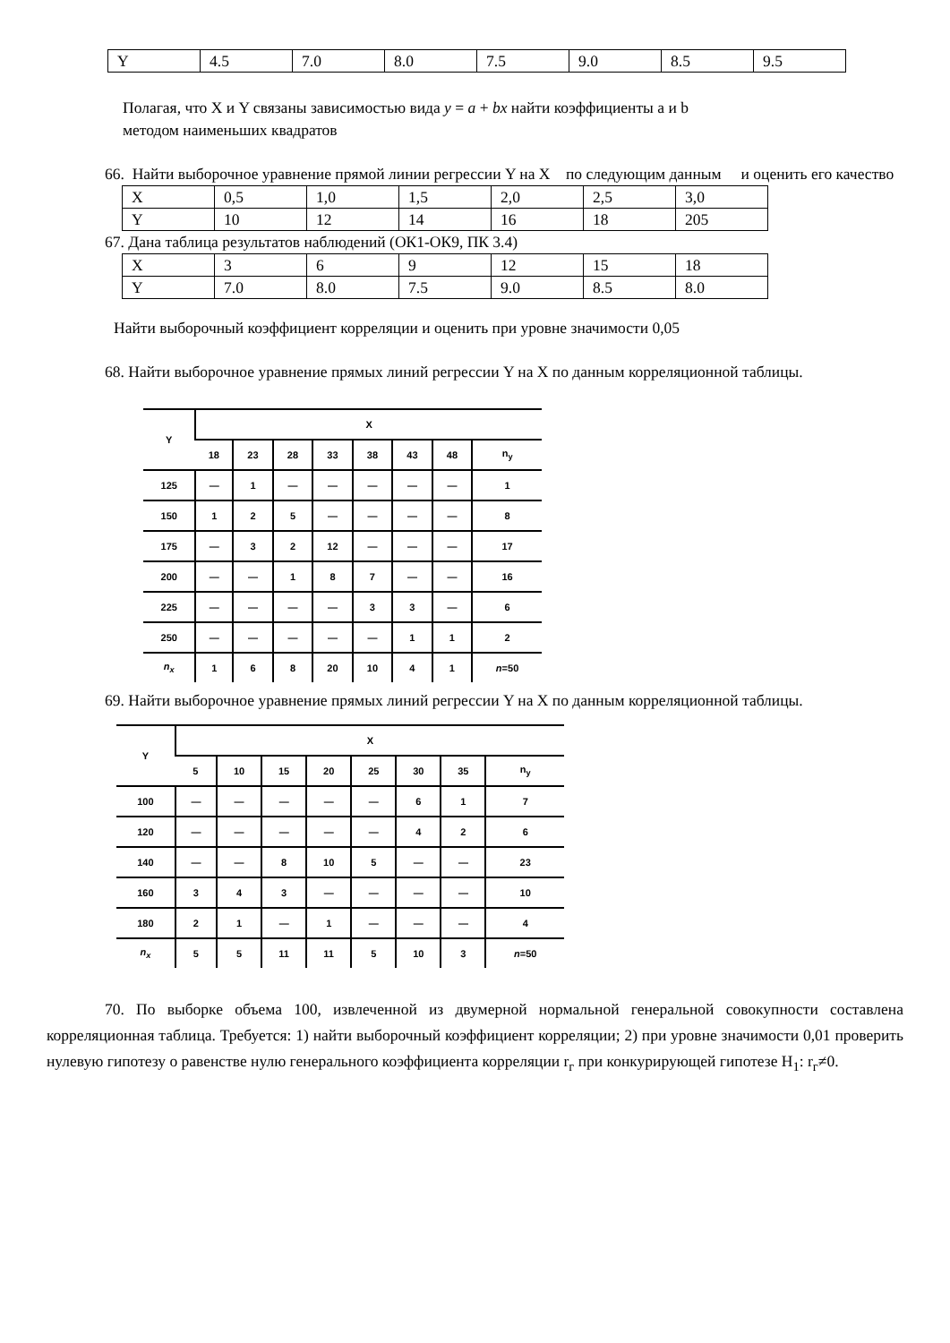| Y | 4.5 | 7.0 | 8.0 | 7.5 | 9.0 | 8.5 | 9.5 |
Полагая, что X и Y связаны зависимостью вида y = a + bx найти коэффициенты a и b
методом наименьших квадратов
66. Найти выборочное уравнение прямой линии регрессии Y на X по следующим данным и оценить его качество
| X | 0,5 | 1,0 | 1,5 | 2,0 | 2,5 | 3,0 |
| Y | 10 | 12 | 14 | 16 | 18 | 205 |
67. Дана таблица результатов наблюдений (ОК1-ОК9, ПК 3.4)
| X | 3 | 6 | 9 | 12 | 15 | 18 |
| Y | 7.0 | 8.0 | 7.5 | 9.0 | 8.5 | 8.0 |
Найти выборочный коэффициент корреляции и оценить при уровне значимости 0,05
68. Найти выборочное уравнение прямых линий регрессии Y на X по данным корреляционной таблицы.
| Y | X | | | | | | | |
| --- | --- | --- | --- | --- | --- | --- | --- | --- |
| | 18 | 23 | 28 | 33 | 38 | 43 | 48 | n<sub>y</sub> |
| 125 | — | 1 | — | — | — | — | — | 1 |
| 150 | 1 | 2 | 5 | — | — | — | — | 8 |
| 175 | — | 3 | 2 | 12 | — | — | — | 17 |
| 200 | — | — | 1 | 8 | 7 | — | — | 16 |
| 225 | — | — | — | — | 3 | 3 | — | 6 |
| 250 | — | — | — | — | — | 1 | 1 | 2 |
| n<sub>x</sub> | 1 | 6 | 8 | 20 | 10 | 4 | 1 | n =50 |
69. Найти выборочное уравнение прямых линий регрессии Y на X по данным корреляционной таблицы.
| Y | X | | | | | | | |
| --- | --- | --- | --- | --- | --- | --- | --- | --- |
| | 5 | 10 | 15 | 20 | 25 | 30 | 35 | n<sub>y</sub> |
| 100 | — | — | — | — | — | 6 | 1 | 7 |
| 120 | — | — | — | — | — | 4 | 2 | 6 |
| 140 | — | — | 8 | 10 | 5 | — | — | 23 |
| 160 | 3 | 4 | 3 | — | — | — | — | 10 |
| 180 | 2 | 1 | — | 1 | — | — | — | 4 |
| n<sub>x</sub> | 5 | 5 | 11 | 11 | 5 | 10 | 3 | n =50 |
70. По выборке объема 100, извлеченной из двумерной нормальной генеральной совокупности составлена корреляционная таблица. Требуется: 1) найти выборочный коэффициент корреляции; 2) при уровне значимости 0,01 проверить нулевую гипотезу о равенстве нулю генерального коэффициента корреляции r<sub>г</sub> при конкурирующей гипотезе H<sub>1</sub>: r<sub>г</sub>≠0.